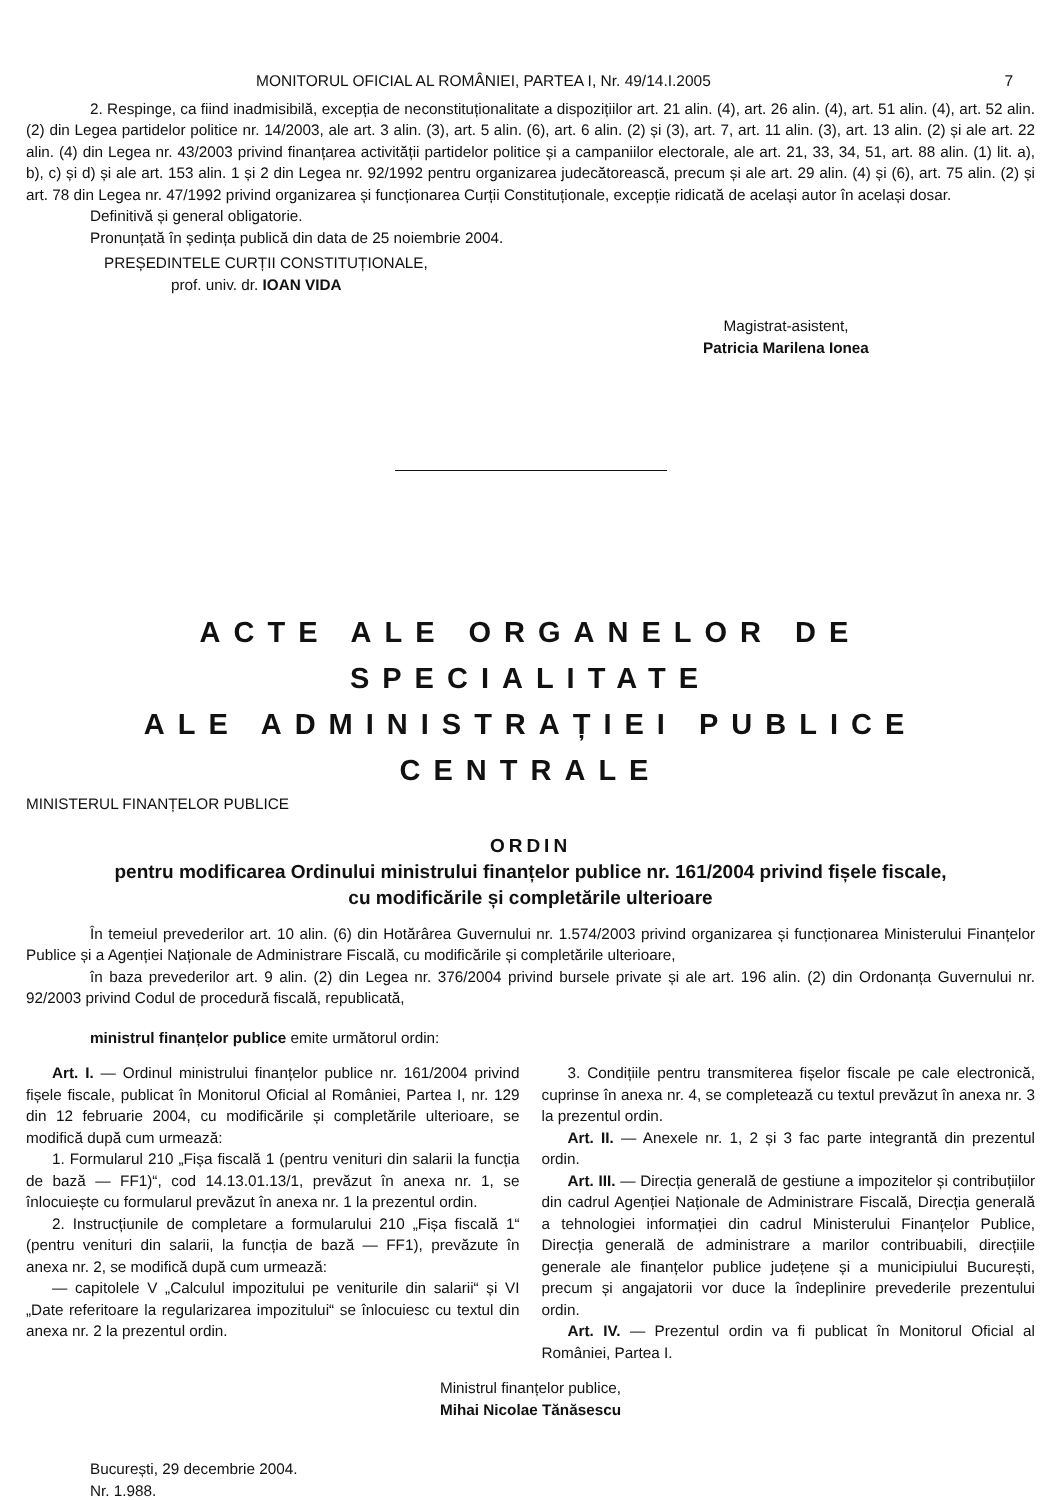MONITORUL OFICIAL AL ROMÂNIEI, PARTEA I, Nr. 49/14.I.2005 7
2. Respinge, ca fiind inadmisibilă, excepția de neconstituționalitate a dispozițiilor art. 21 alin. (4), art. 26 alin. (4), art. 51 alin. (4), art. 52 alin. (2) din Legea partidelor politice nr. 14/2003, ale art. 3 alin. (3), art. 5 alin. (6), art. 6 alin. (2) și (3), art. 7, art. 11 alin. (3), art. 13 alin. (2) și ale art. 22 alin. (4) din Legea nr. 43/2003 privind finanțarea activității partidelor politice și a campaniilor electorale, ale art. 21, 33, 34, 51, art. 88 alin. (1) lit. a), b), c) și d) și ale art. 153 alin. 1 și 2 din Legea nr. 92/1992 pentru organizarea judecătorească, precum și ale art. 29 alin. (4) și (6), art. 75 alin. (2) și art. 78 din Legea nr. 47/1992 privind organizarea și funcționarea Curții Constituționale, excepție ridicată de același autor în același dosar.
Definitivă și general obligatorie.
Pronunțată în ședința publică din data de 25 noiembrie 2004.
PREȘEDINTELE CURȚII CONSTITUȚIONALE,
prof. univ. dr. IOAN VIDA
Magistrat-asistent,
Patricia Marilena Ionea
ACTE ALE ORGANELOR DE SPECIALITATE
ALE ADMINISTRAȚIEI PUBLICE CENTRALE
MINISTERUL FINANȚELOR PUBLICE
ORDIN
pentru modificarea Ordinului ministrului finanțelor publice nr. 161/2004 privind fișele fiscale,
cu modificările și completările ulterioare
În temeiul prevederilor art. 10 alin. (6) din Hotărârea Guvernului nr. 1.574/2003 privind organizarea și funcționarea Ministerului Finanțelor Publice și a Agenției Naționale de Administrare Fiscală, cu modificările și completările ulterioare,
în baza prevederilor art. 9 alin. (2) din Legea nr. 376/2004 privind bursele private și ale art. 196 alin. (2) din Ordonanța Guvernului nr. 92/2003 privind Codul de procedură fiscală, republicată,
ministrul finanțelor publice emite următorul ordin:
Art. I. — Ordinul ministrului finanțelor publice nr. 161/2004 privind fișele fiscale, publicat în Monitorul Oficial al României, Partea I, nr. 129 din 12 februarie 2004, cu modificările și completările ulterioare, se modifică după cum urmează:
1. Formularul 210 „Fișa fiscală 1 (pentru venituri din salarii la funcția de bază — FF1)“, cod 14.13.01.13/1, prevăzut în anexa nr. 1, se înlocuiește cu formularul prevăzut în anexa nr. 1 la prezentul ordin.
2. Instrucțiunile de completare a formularului 210 „Fișa fiscală 1“ (pentru venituri din salarii, la funcția de bază — FF1), prevăzute în anexa nr. 2, se modifică după cum urmează:
— capitolele V „Calculul impozitului pe veniturile din salarii“ și VI „Date referitoare la regularizarea impozitului“ se înlocuiesc cu textul din anexa nr. 2 la prezentul ordin.
3. Condițiile pentru transmiterea fișelor fiscale pe cale electronică, cuprinse în anexa nr. 4, se completează cu textul prevăzut în anexa nr. 3 la prezentul ordin.
Art. II. — Anexele nr. 1, 2 și 3 fac parte integrantă din prezentul ordin.
Art. III. — Direcția generală de gestiune a impozitelor și contribuțiilor din cadrul Agenției Naționale de Administrare Fiscală, Direcția generală a tehnologiei informației din cadrul Ministerului Finanțelor Publice, Direcția generală de administrare a marilor contribuabili, direcțiile generale ale finanțelor publice județene și a municipiului București, precum și angajatorii vor duce la îndeplinire prevederile prezentului ordin.
Art. IV. — Prezentul ordin va fi publicat în Monitorul Oficial al României, Partea I.
Ministrul finanțelor publice,
Mihai Nicolae Tănăsescu
București, 29 decembrie 2004.
Nr. 1.988.